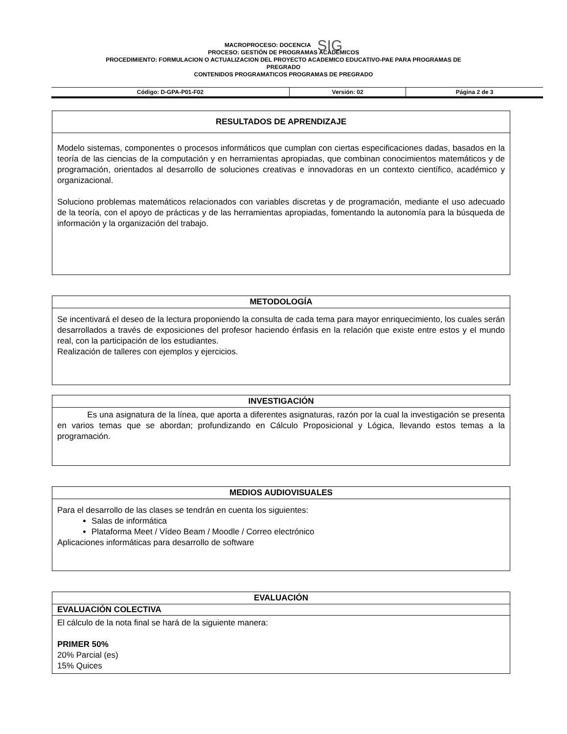MACROPROCESO: DOCENCIA SIG
PROCESO: GESTIÓN DE PROGRAMAS ACADÉMICOS
PROCEDIMIENTO: FORMULACION O ACTUALIZACION DEL PROYECTO ACADEMICO EDUCATIVO-PAE PARA PROGRAMAS DE
PREGRADO
CONTENIDOS PROGRAMATICOS PROGRAMAS DE PREGRADO
| Código: D-GPA-P01-F02 | Versión: 02 | Página 2 de 3 |
| RESULTADOS DE APRENDIZAJE |
| --- |
| Modelo sistemas, componentes o procesos informáticos que cumplan con ciertas especificaciones dadas, basados en la teoría de las ciencias de la computación y en herramientas apropiadas, que combinan conocimientos matemáticos y de programación, orientados al desarrollo de soluciones creativas e innovadoras en un contexto científico, académico y organizacional. Soluciono problemas matemáticos relacionados con variables discretas y de programación, mediante el uso adecuado de la teoría, con el apoyo de prácticas y de las herramientas apropiadas, fomentando la autonomía para la búsqueda de información y la organización del trabajo. |
| METODOLOGÍA |
| --- |
| Se incentivará el deseo de la lectura proponiendo la consulta de cada tema para mayor enriquecimiento, los cuales serán desarrollados a través de exposiciones del profesor haciendo énfasis en la relación que existe entre estos y el mundo real, con la participación de los estudiantes. Realización de talleres con ejemplos y ejercicios. |
| INVESTIGACIÓN |
| --- |
| Es una asignatura de la línea, que aporta a diferentes asignaturas, razón por la cual la investigación se presenta en varios temas que se abordan; profundizando en Cálculo Proposicional y Lógica, llevando estos temas a la programación. |
| MEDIOS AUDIOVISUALES |
| --- |
| Para el desarrollo de las clases se tendrán en cuenta los siguientes: Salas de informática Plataforma Meet / Vídeo Beam / Moodle / Correo electrónico Aplicaciones informáticas para desarrollo de software |
| EVALUACIÓN |
| --- |
| EVALUACIÓN COLECTIVA |
| El cálculo de la nota final se hará de la siguiente manera: PRIMER 50% 20% Parcial (es) 15% Quices |